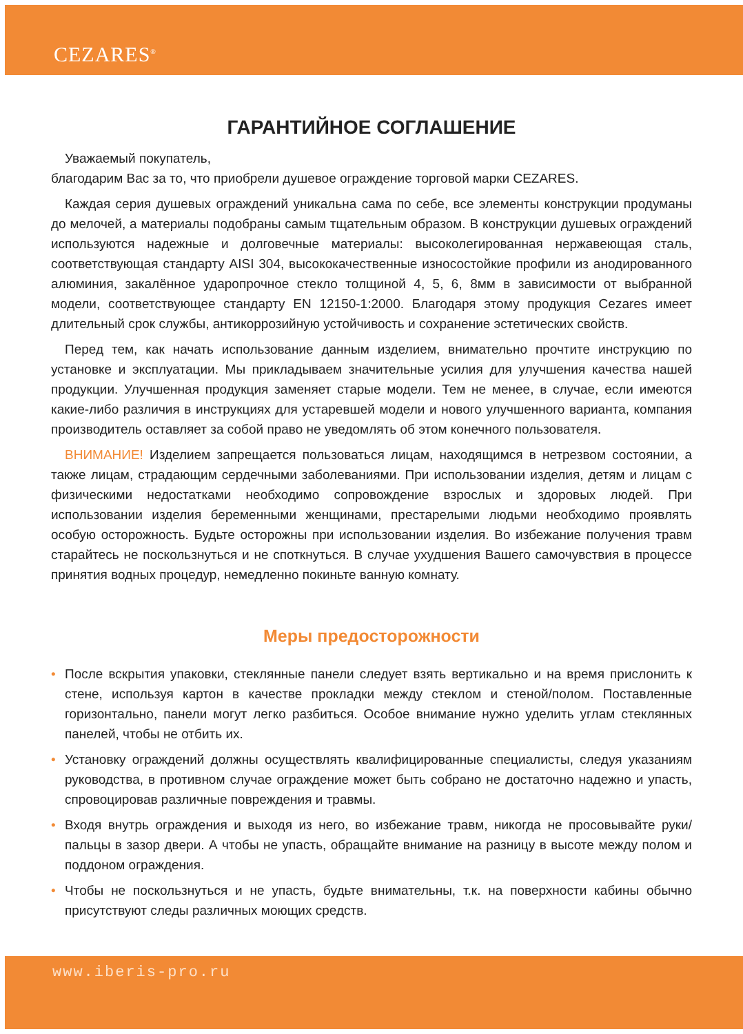CEZARES<sup>®</sup>
ГАРАНТИЙНОЕ СОГЛАШЕНИЕ
Уважаемый покупатель,
благодарим Вас за то, что приобрели душевое ограждение торговой марки CEZARES.
Каждая серия душевых ограждений уникальна сама по себе, все элементы конструкции продуманы до мелочей, а материалы подобраны самым тщательным образом. В конструкции душевых ограждений используются надежные и долговечные материалы: высоколегированная нержавеющая сталь, соответствующая стандарту AISI 304, высококачественные износостойкие профили из анодированного алюминия, закалённое ударопрочное стекло толщиной 4, 5, 6, 8мм в зависимости от выбранной модели, соответствующее стандарту EN 12150-1:2000. Благодаря этому продукция Cezares имеет длительный срок службы, антикоррозийную устойчивость и сохранение эстетических свойств.
Перед тем, как начать использование данным изделием, внимательно прочтите инструкцию по установке и эксплуатации. Мы прикладываем значительные усилия для улучшения качества нашей продукции. Улучшенная продукция заменяет старые модели. Тем не менее, в случае, если имеются какие-либо различия в инструкциях для устаревшей модели и нового улучшенного варианта, компания производитель оставляет за собой право не уведомлять об этом конечного пользователя.
ВНИМАНИЕ! Изделием запрещается пользоваться лицам, находящимся в нетрезвом состоянии, а также лицам, страдающим сердечными заболеваниями. При использовании изделия, детям и лицам с физическими недостатками необходимо сопровождение взрослых и здоровых людей. При использовании изделия беременными женщинами, престарелыми людьми необходимо проявлять особую осторожность. Будьте осторожны при использовании изделия. Во избежание получения травм старайтесь не поскользнуться и не споткнуться. В случае ухудшения Вашего самочувствия в процессе принятия водных процедур, немедленно покиньте ванную комнату.
Меры предосторожности
• После вскрытия упаковки, стеклянные панели следует взять вертикально и на время прислонить к стене, используя картон в качестве прокладки между стеклом и стеной/полом. Поставленные горизонтально, панели могут легко разбиться. Особое внимание нужно уделить углам стеклянных панелей, чтобы не отбить их.
• Установку ограждений должны осуществлять квалифицированные специалисты, следуя указаниям руководства, в противном случае ограждение может быть собрано не достаточно надежно и упасть, спровоцировав различные повреждения и травмы.
• Входя внутрь ограждения и выходя из него, во избежание травм, никогда не просовывайте руки/пальцы в зазор двери. А чтобы не упасть, обращайте внимание на разницу в высоте между полом и поддоном ограждения.
• Чтобы не поскользнуться и не упасть, будьте внимательны, т.к. на поверхности кабины обычно присутствуют следы различных моющих средств.
www.iberis-pro.ru